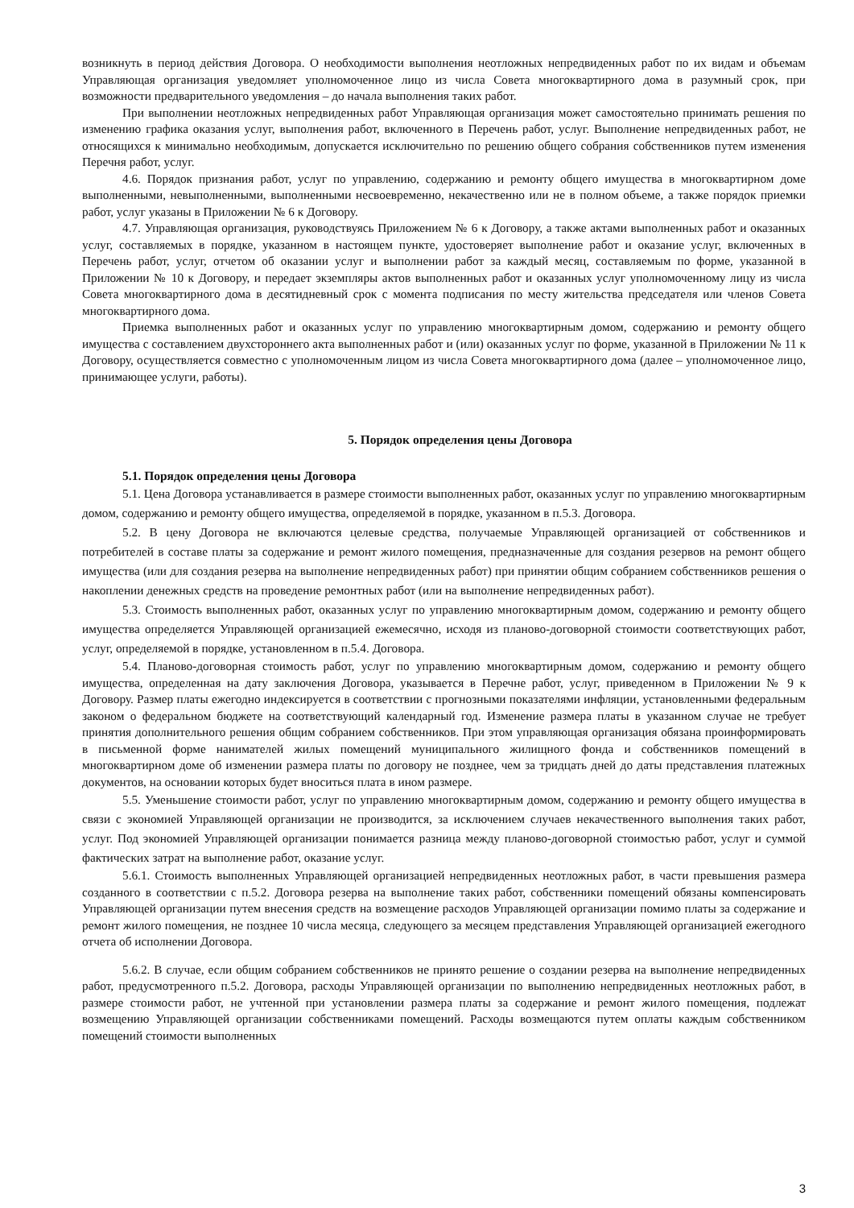возникнуть в период действия Договора. О необходимости выполнения неотложных непредвиденных работ по их видам и объемам Управляющая организация уведомляет уполномоченное лицо из числа Совета многоквартирного дома в разумный срок, при возможности предварительного уведомления – до начала выполнения таких работ.
При выполнении неотложных непредвиденных работ Управляющая организация может самостоятельно принимать решения по изменению графика оказания услуг, выполнения работ, включенного в Перечень работ, услуг. Выполнение непредвиденных работ, не относящихся к минимально необходимым, допускается исключительно по решению общего собрания собственников путем изменения Перечня работ, услуг.
4.6. Порядок признания работ, услуг по управлению, содержанию и ремонту общего имущества в многоквартирном доме выполненными, невыполненными, выполненными несвоевременно, некачественно или не в полном объеме, а также порядок приемки работ, услуг указаны в Приложении № 6 к Договору.
4.7. Управляющая организация, руководствуясь Приложением № 6 к Договору, а также актами выполненных работ и оказанных услуг, составляемых в порядке, указанном в настоящем пункте, удостоверяет выполнение работ и оказание услуг, включенных в Перечень работ, услуг, отчетом об оказании услуг и выполнении работ за каждый месяц, составляемым по форме, указанной в Приложении № 10 к Договору, и передает экземпляры актов выполненных работ и оказанных услуг уполномоченному лицу из числа Совета многоквартирного дома в десятидневный срок с момента подписания по месту жительства председателя или членов Совета многоквартирного дома.
Приемка выполненных работ и оказанных услуг по управлению многоквартирным домом, содержанию и ремонту общего имущества с составлением двухстороннего акта выполненных работ и (или) оказанных услуг по форме, указанной в Приложении № 11 к Договору, осуществляется совместно с уполномоченным лицом из числа Совета многоквартирного дома (далее – уполномоченное лицо, принимающее услуги, работы).
5. Порядок определения цены Договора
5.1. Порядок определения цены Договора
5.1. Цена Договора устанавливается в размере стоимости выполненных работ, оказанных услуг по управлению многоквартирным домом, содержанию и ремонту общего имущества, определяемой в порядке, указанном в п.5.3. Договора.
5.2. В цену Договора не включаются целевые средства, получаемые Управляющей организацией от собственников и потребителей в составе платы за содержание и ремонт жилого помещения, предназначенные для создания резервов на ремонт общего имущества (или для создания резерва на выполнение непредвиденных работ) при принятии общим собранием собственников решения о накоплении денежных средств на проведение ремонтных работ (или на выполнение непредвиденных работ).
5.3. Стоимость выполненных работ, оказанных услуг по управлению многоквартирным домом, содержанию и ремонту общего имущества определяется Управляющей организацией ежемесячно, исходя из планово-договорной стоимости соответствующих работ, услуг, определяемой в порядке, установленном в п.5.4. Договора.
5.4. Планово-договорная стоимость работ, услуг по управлению многоквартирным домом, содержанию и ремонту общего имущества, определенная на дату заключения Договора, указывается в Перечне работ, услуг, приведенном в Приложении № 9 к Договору. Размер платы ежегодно индексируется в соответствии с прогнозными показателями инфляции, установленными федеральным законом о федеральном бюджете на соответствующий календарный год. Изменение размера платы в указанном случае не требует принятия дополнительного решения общим собранием собственников. При этом управляющая организация обязана проинформировать в письменной форме нанимателей жилых помещений муниципального жилищного фонда и собственников помещений в многоквартирном доме об изменении размера платы по договору не позднее, чем за тридцать дней до даты представления платежных документов, на основании которых будет вноситься плата в ином размере.
5.5. Уменьшение стоимости работ, услуг по управлению многоквартирным домом, содержанию и ремонту общего имущества в связи с экономией Управляющей организации не производится, за исключением случаев некачественного выполнения таких работ, услуг. Под экономией Управляющей организации понимается разница между планово-договорной стоимостью работ, услуг и суммой фактических затрат на выполнение работ, оказание услуг.
5.6.1. Стоимость выполненных Управляющей организацией непредвиденных неотложных работ, в части превышения размера созданного в соответствии с п.5.2. Договора резерва на выполнение таких работ, собственники помещений обязаны компенсировать Управляющей организации путем внесения средств на возмещение расходов Управляющей организации помимо платы за содержание и ремонт жилого помещения, не позднее 10 числа месяца, следующего за месяцем представления Управляющей организацией ежегодного отчета об исполнении Договора.
5.6.2. В случае, если общим собранием собственников не принято решение о создании резерва на выполнение непредвиденных работ, предусмотренного п.5.2. Договора, расходы Управляющей организации по выполнению непредвиденных неотложных работ, в размере стоимости работ, не учтенной при установлении размера платы за содержание и ремонт жилого помещения, подлежат возмещению Управляющей организации собственниками помещений. Расходы возмещаются путем оплаты каждым собственником помещений стоимости выполненных
3